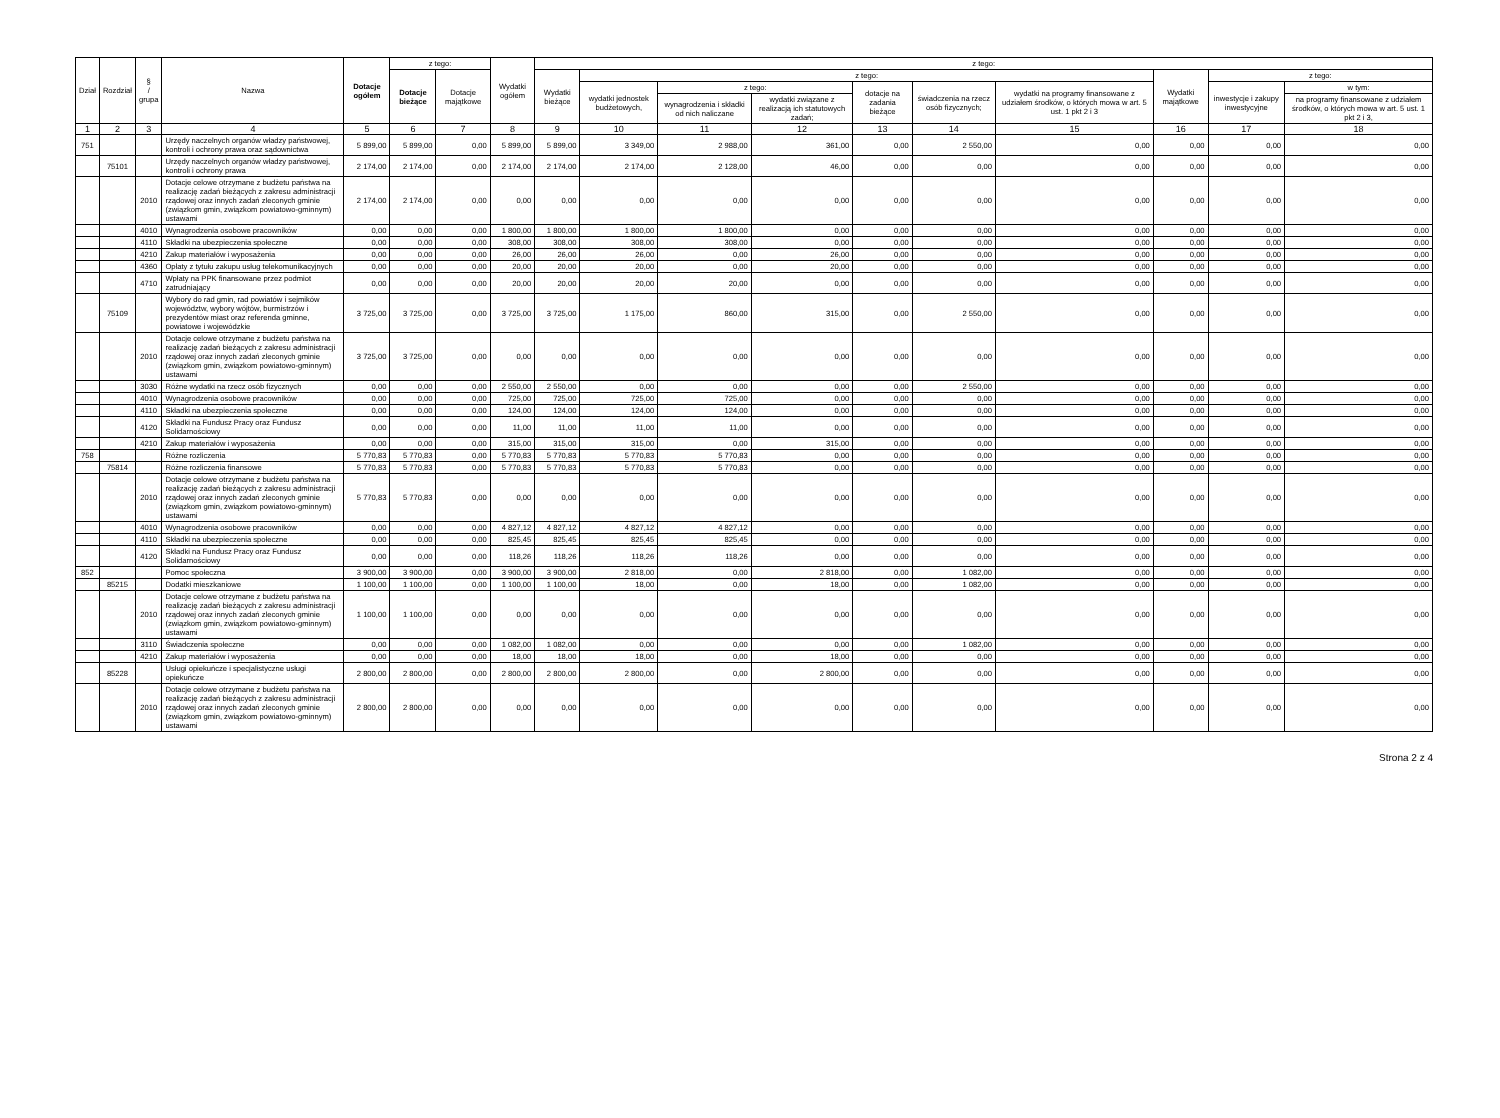| Dział | Rozdział | § / grupa | Nazwa | Dotacje ogółem | z tego: | | Wydatki ogółem | z tego: | | | | | | | | | |
| --- | --- | --- | --- | --- | --- | --- | --- | --- | --- | --- | --- | --- | --- | --- | --- | --- | --- |
| | | | | | Dotacje bieżące | Dotacje majątkowe | | Wydatki bieżące | z tego: | | | | | | Wydatki majątkowe | z tego: | |
| | | | | | | | | | wydatki jednostek budżetowych, | z tego: | | dotacje na zadania bieżące | świadczenia na rzecz osób fizycznych; | wydatki na programy finansowane z udziałem środków, o których mowa w art. 5 ust. 1 pkt 2 i 3 | | inwestycje i zakupy inwestycyjne | w tym: |
| | | | | | | | | | | wynagrodzenia i składki od nich naliczane | wydatki związane z realizacją ich statutowych zadań; | | | | | | na programy finansowane z udziałem środków, o których mowa w art. 5 ust. 1 pkt 2 i 3, |
| 1 | 2 | 3 | 4 | 5 | 6 | 7 | 8 | 9 | 10 | 11 | 12 | 13 | 14 | 15 | 16 | 17 | 18 |
| 751 | | | Urzędy naczelnych organów władzy państwowej, kontroli i ochrony prawa oraz sądownictwa | 5 899,00 | 5 899,00 | 0,00 | 5 899,00 | 5 899,00 | 3 349,00 | 2 988,00 | 361,00 | 0,00 | 2 550,00 | 0,00 | 0,00 | 0,00 | 0,00 |
| | 75101 | | Urzędy naczelnych organów władzy państwowej, kontroli i ochrony prawa | 2 174,00 | 2 174,00 | 0,00 | 2 174,00 | 2 174,00 | 2 174,00 | 2 128,00 | 46,00 | 0,00 | 0,00 | 0,00 | 0,00 | 0,00 | 0,00 |
| | | 2010 | Dotacje celowe otrzymane z budżetu państwa na realizację zadań bieżących z zakresu administracji rządowej oraz innych zadań zleconych gminie (związkom gmin, związkom powiatowo-gminnym) ustawami | 2 174,00 | 2 174,00 | 0,00 | 0,00 | 0,00 | 0,00 | 0,00 | 0,00 | 0,00 | 0,00 | 0,00 | 0,00 | 0,00 | 0,00 |
| | | 4010 | Wynagrodzenia osobowe pracowników | 0,00 | 0,00 | 0,00 | 1 800,00 | 1 800,00 | 1 800,00 | 1 800,00 | 0,00 | 0,00 | 0,00 | 0,00 | 0,00 | 0,00 | 0,00 |
| | | 4110 | Składki na ubezpieczenia społeczne | 0,00 | 0,00 | 0,00 | 308,00 | 308,00 | 308,00 | 308,00 | 0,00 | 0,00 | 0,00 | 0,00 | 0,00 | 0,00 | 0,00 |
| | | 4210 | Zakup materiałów i wyposażenia | 0,00 | 0,00 | 0,00 | 26,00 | 26,00 | 26,00 | 0,00 | 26,00 | 0,00 | 0,00 | 0,00 | 0,00 | 0,00 | 0,00 |
| | | 4360 | Opłaty z tytułu zakupu usług telekomunikacyjnych | 0,00 | 0,00 | 0,00 | 20,00 | 20,00 | 20,00 | 0,00 | 20,00 | 0,00 | 0,00 | 0,00 | 0,00 | 0,00 | 0,00 |
| | | 4710 | Wpłaty na PPK finansowane przez podmiot zatrudniający | 0,00 | 0,00 | 0,00 | 20,00 | 20,00 | 20,00 | 20,00 | 0,00 | 0,00 | 0,00 | 0,00 | 0,00 | 0,00 | 0,00 |
| | 75109 | | Wybory do rad gmin, rad powiatów i sejmików województw, wybory wójtów, burmistrzów i prezydentów miast oraz referenda gminne, powiatowe i wojewódzkie | 3 725,00 | 3 725,00 | 0,00 | 3 725,00 | 3 725,00 | 1 175,00 | 860,00 | 315,00 | 0,00 | 2 550,00 | 0,00 | 0,00 | 0,00 | 0,00 |
| | | 2010 | Dotacje celowe otrzymane z budżetu państwa na realizację zadań bieżących z zakresu administracji rządowej oraz innych zadań zleconych gminie (związkom gmin, związkom powiatowo-gminnym) ustawami | 3 725,00 | 3 725,00 | 0,00 | 0,00 | 0,00 | 0,00 | 0,00 | 0,00 | 0,00 | 0,00 | 0,00 | 0,00 | 0,00 | 0,00 |
| | | 3030 | Różne wydatki na rzecz osób fizycznych | 0,00 | 0,00 | 0,00 | 2 550,00 | 2 550,00 | 0,00 | 0,00 | 0,00 | 0,00 | 2 550,00 | 0,00 | 0,00 | 0,00 | 0,00 |
| | | 4010 | Wynagrodzenia osobowe pracowników | 0,00 | 0,00 | 0,00 | 725,00 | 725,00 | 725,00 | 725,00 | 0,00 | 0,00 | 0,00 | 0,00 | 0,00 | 0,00 | 0,00 |
| | | 4110 | Składki na ubezpieczenia społeczne | 0,00 | 0,00 | 0,00 | 124,00 | 124,00 | 124,00 | 124,00 | 0,00 | 0,00 | 0,00 | 0,00 | 0,00 | 0,00 | 0,00 |
| | | 4120 | Składki na Fundusz Pracy oraz Fundusz Solidarnościowy | 0,00 | 0,00 | 0,00 | 11,00 | 11,00 | 11,00 | 11,00 | 0,00 | 0,00 | 0,00 | 0,00 | 0,00 | 0,00 | 0,00 |
| | | 4210 | Zakup materiałów i wyposażenia | 0,00 | 0,00 | 0,00 | 315,00 | 315,00 | 315,00 | 0,00 | 315,00 | 0,00 | 0,00 | 0,00 | 0,00 | 0,00 | 0,00 |
| 758 | | | Różne rozliczenia | 5 770,83 | 5 770,83 | 0,00 | 5 770,83 | 5 770,83 | 5 770,83 | 5 770,83 | 0,00 | 0,00 | 0,00 | 0,00 | 0,00 | 0,00 | 0,00 |
| | 75814 | | Różne rozliczenia finansowe | 5 770,83 | 5 770,83 | 0,00 | 5 770,83 | 5 770,83 | 5 770,83 | 5 770,83 | 0,00 | 0,00 | 0,00 | 0,00 | 0,00 | 0,00 | 0,00 |
| | | 2010 | Dotacje celowe otrzymane z budżetu państwa na realizację zadań bieżących z zakresu administracji rządowej oraz innych zadań zleconych gminie (związkom gmin, związkom powiatowo-gminnym) ustawami | 5 770,83 | 5 770,83 | 0,00 | 0,00 | 0,00 | 0,00 | 0,00 | 0,00 | 0,00 | 0,00 | 0,00 | 0,00 | 0,00 | 0,00 |
| | | 4010 | Wynagrodzenia osobowe pracowników | 0,00 | 0,00 | 0,00 | 4 827,12 | 4 827,12 | 4 827,12 | 4 827,12 | 0,00 | 0,00 | 0,00 | 0,00 | 0,00 | 0,00 | 0,00 |
| | | 4110 | Składki na ubezpieczenia społeczne | 0,00 | 0,00 | 0,00 | 825,45 | 825,45 | 825,45 | 825,45 | 0,00 | 0,00 | 0,00 | 0,00 | 0,00 | 0,00 | 0,00 |
| | | 4120 | Składki na Fundusz Pracy oraz Fundusz Solidarnościowy | 0,00 | 0,00 | 0,00 | 118,26 | 118,26 | 118,26 | 118,26 | 0,00 | 0,00 | 0,00 | 0,00 | 0,00 | 0,00 | 0,00 |
| 852 | | | Pomoc społeczna | 3 900,00 | 3 900,00 | 0,00 | 3 900,00 | 3 900,00 | 2 818,00 | 0,00 | 2 818,00 | 0,00 | 1 082,00 | 0,00 | 0,00 | 0,00 | 0,00 |
| | 85215 | | Dodatki mieszkaniowe | 1 100,00 | 1 100,00 | 0,00 | 1 100,00 | 1 100,00 | 18,00 | 0,00 | 18,00 | 0,00 | 1 082,00 | 0,00 | 0,00 | 0,00 | 0,00 |
| | | 2010 | Dotacje celowe otrzymane z budżetu państwa na realizację zadań bieżących z zakresu administracji rządowej oraz innych zadań zleconych gminie (związkom gmin, związkom powiatowo-gminnym) ustawami | 1 100,00 | 1 100,00 | 0,00 | 0,00 | 0,00 | 0,00 | 0,00 | 0,00 | 0,00 | 0,00 | 0,00 | 0,00 | 0,00 | 0,00 |
| | | 3110 | Świadczenia społeczne | 0,00 | 0,00 | 0,00 | 1 082,00 | 1 082,00 | 0,00 | 0,00 | 0,00 | 0,00 | 1 082,00 | 0,00 | 0,00 | 0,00 | 0,00 |
| | | 4210 | Zakup materiałów i wyposażenia | 0,00 | 0,00 | 0,00 | 18,00 | 18,00 | 18,00 | 0,00 | 18,00 | 0,00 | 0,00 | 0,00 | 0,00 | 0,00 | 0,00 |
| | 85228 | | Usługi opiekuńcze i specjalistyczne usługi opiekuńcze | 2 800,00 | 2 800,00 | 0,00 | 2 800,00 | 2 800,00 | 2 800,00 | 0,00 | 2 800,00 | 0,00 | 0,00 | 0,00 | 0,00 | 0,00 | 0,00 |
| | | 2010 | Dotacje celowe otrzymane z budżetu państwa na realizację zadań bieżących z zakresu administracji rządowej oraz innych zadań zleconych gminie (związkom gmin, związkom powiatowo-gminnym) ustawami | 2 800,00 | 2 800,00 | 0,00 | 0,00 | 0,00 | 0,00 | 0,00 | 0,00 | 0,00 | 0,00 | 0,00 | 0,00 | 0,00 | 0,00 |
Strona 2 z 4